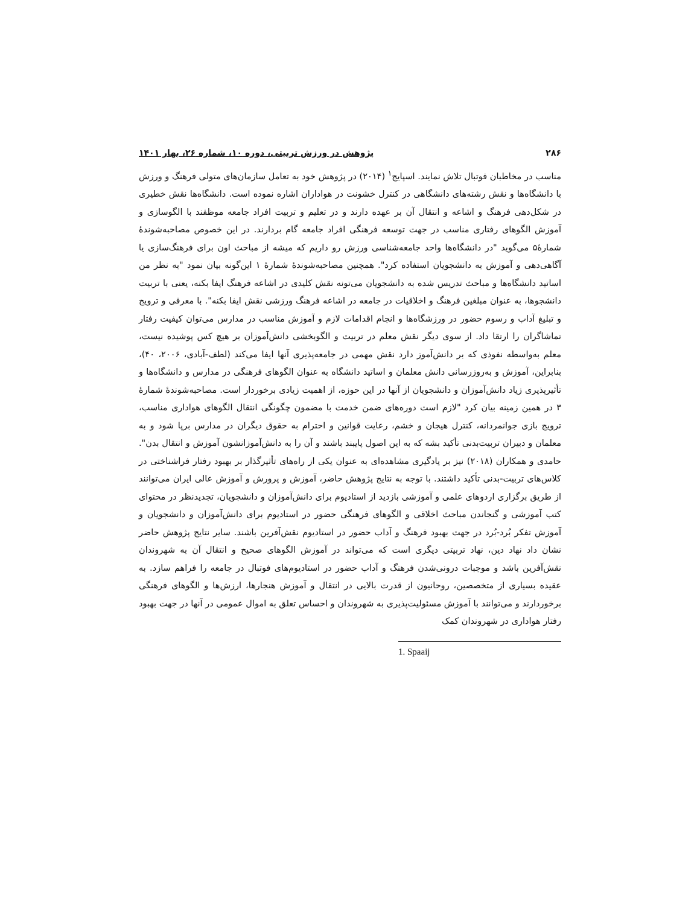۲۸۶ پژوهش در ورزش تربیتی، دوره ۱۰، شماره ۲۶، بهار ۱۴۰۱
مناسب در مخاطبان فوتبال تلاش نمایند. اسپایج<sup>۱</sup> (۲۰۱۴) در پژوهش خود به تعامل سازمان‌های متولی فرهنگ و ورزش با دانشگاه‌ها و نقش رشته‌های دانشگاهی در کنترل خشونت در هواداران اشاره نموده است. دانشگاه‌ها نقش خطیری در شکل‌دهی فرهنگ و اشاعه و انتقال آن بر عهده دارند و در تعلیم و تربیت افراد جامعه موظفند با الگوسازی و آموزش الگوهای رفتاری مناسب در جهت توسعه فرهنگی افراد جامعه گام بردارند. در این خصوص مصاحبه‌شوندهٔ شمارهٔ۵ می‌گوید "در دانشگاه‌ها واحد جامعه‌شناسی ورزش رو داریم که میشه از مباحث اون برای فرهنگ‌سازی یا آگاهی‌دهی و آموزش به دانشجویان استفاده کرد". همچنین مصاحبه‌شوندهٔ شمارهٔ ۱ این‌گونه بیان نمود "به نظر من اساتید دانشگاه‌ها و مباحث تدریس شده به دانشجویان می‌تونه نقش کلیدی در اشاعه فرهنگ ایفا بکنه، یعنی با تربیت دانشجوها، به عنوان مبلغین فرهنگ و اخلاقیات در جامعه در اشاعه فرهنگ ورزشی نقش ایفا بکنه". با معرفی و ترویج و تبلیغ آداب و رسوم حضور در ورزشگاه‌ها و انجام اقدامات لازم و آموزش مناسب در مدارس می‌توان کیفیت رفتار تماشاگران را ارتقا داد. از سوی دیگر نقش معلم در تربیت و الگوبخشی دانش‌آموزان بر هیچ کس پوشیده نیست، معلم به‌واسطه نفوذی که بر دانش‌آموز دارد نقش مهمی در جامعه‌پذیری آنها ایفا می‌کند (لطف-آبادی، ۲۰۰۶، ۴۰)، بنابراین، آموزش و به‌روزرسانی دانش معلمان و اساتید دانشگاه به عنوان الگوهای فرهنگی در مدارس و دانشگاه‌ها و تأثیرپذیری زیاد دانش‌آموزان و دانشجویان از آنها در این حوزه، از اهمیت زیادی برخوردار است. مصاحبه‌شوندهٔ شمارهٔ ۳ در همین زمینه بیان کرد "لازم است دوره‌های ضمن خدمت با مضمون چگونگی انتقال الگوهای هواداری مناسب، ترویج بازی جوانمردانه، کنترل هیجان و خشم، رعایت قوانین و احترام به حقوق دیگران در مدارس برپا شود و به معلمان و دبیران تربیت‌بدنی تأکید بشه که به این اصول پایبند باشند و آن را به دانش‌آموزانشون آموزش و انتقال بدن". حامدی و همکاران (۲۰۱۸) نیز بر یادگیری مشاهده‌ای به عنوان یکی از راه‌های تأثیرگذار بر بهبود رفتار فراشناختی در کلاس‌های تربیت-بدنی تأکید داشتند. با توجه به نتایج پژوهش حاضر، آموزش و پرورش و آموزش عالی ایران می‌توانند از طریق برگزاری اردوهای علمی و آموزشی بازدید از استادیوم برای دانش‌آموزان و دانشجویان، تجدیدنظر در محتوای کتب آموزشی و گنجاندن مباحث اخلاقی و الگوهای فرهنگی حضور در استادیوم برای دانش‌آموزان و دانشجویان و آموزش تفکر بُرد-بُرد در جهت بهبود فرهنگ و آداب حضور در استادیوم نقش‌آفرین باشند. سایر نتایج پژوهش حاضر نشان داد نهاد دین، نهاد تربیتی دیگری است که می‌تواند در آموزش الگوهای صحیح و انتقال آن به شهروندان نقش‌آفرین باشد و موجبات درونی‌شدن فرهنگ و آداب حضور در استادیوم‌های فوتبال در جامعه را فراهم سازد. به عقیده بسیاری از متخصصین، روحانیون از قدرت بالایی در انتقال و آموزش هنجارها، ارزش‌ها و الگوهای فرهنگی برخوردارند و می‌توانند با آموزش مسئولیت‌پذیری به شهروندان و احساس تعلق به اموال عمومی در آنها در جهت بهبود رفتار هواداری در شهروندان کمک
1. Spaaij